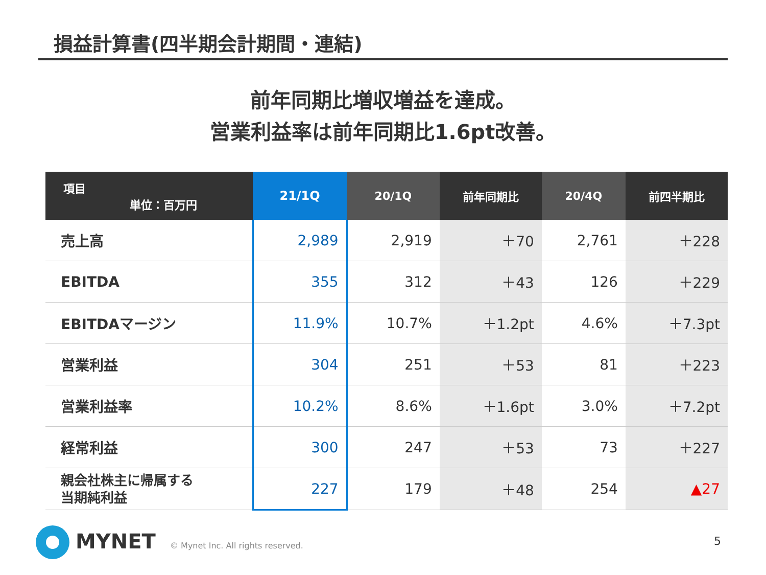損益計算書(四半期会計期間・連結)
前年同期比増収増益を達成。
営業利益率は前年同期比1.6pt改善。
| 項目 単位：百万円 | 21/1Q | 20/1Q | 前年同期比 | 20/4Q | 前四半期比 |
| --- | --- | --- | --- | --- | --- |
| 売上高 | 2,989 | 2,919 | ＋70 | 2,761 | ＋228 |
| EBITDA | 355 | 312 | ＋43 | 126 | ＋229 |
| EBITDAマージン | 11.9% | 10.7% | ＋1.2pt | 4.6% | ＋7.3pt |
| 営業利益 | 304 | 251 | ＋53 | 81 | ＋223 |
| 営業利益率 | 10.2% | 8.6% | ＋1.6pt | 3.0% | ＋7.2pt |
| 経常利益 | 300 | 247 | ＋53 | 73 | ＋227 |
| 親会社株主に帰属する 当期純利益 | 227 | 179 | ＋48 | 254 | ▲27 |
MYNET
© Mynet Inc. All rights reserved.
5